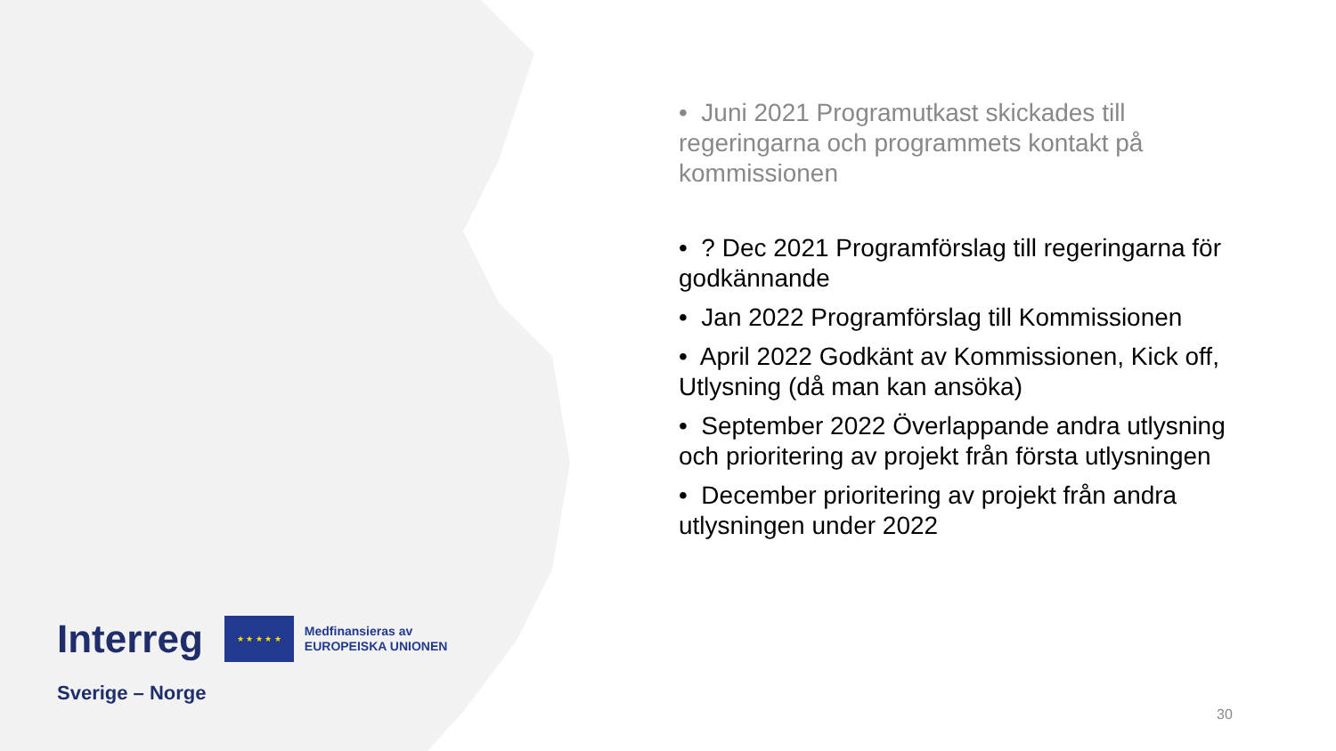• Juni 2021 Programutkast skickades till regeringarna och programmets kontakt på kommissionen
• ? Dec 2021 Programförslag till regeringarna för godkännande
• Jan 2022 Programförslag till Kommissionen
• April 2022 Godkänt av Kommissionen, Kick off, Utlysning (då man kan ansöka)
• September 2022 Överlappande andra utlysning och prioritering av projekt från första utlysningen
• December prioritering av projekt från andra utlysningen under 2022
Interreg
★ ★ ★ ★ ★
Medfinansieras av
EUROPEISKA UNIONEN
Sverige – Norge
30